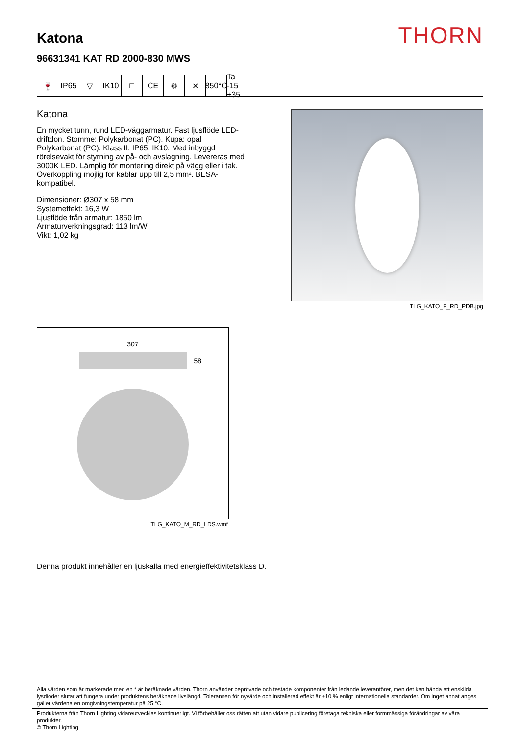THORN
Katona
96631341 KAT RD 2000-830 MWS
🍷 IP65 ▽ IK10 □ CE ⚙ ✕ 850°C
Ta -15 +35
Katona
En mycket tunn, rund LED-väggarmatur. Fast ljusflöde LED-driftdon. Stomme: Polykarbonat (PC). Kupa: opal Polykarbonat (PC). Klass II, IP65, IK10. Med inbyggd rörelsevakt för styrning av på- och avslagning. Levereras med 3000K LED. Lämplig för montering direkt på vägg eller i tak. Överkoppling möjlig för kablar upp till 2,5 mm². BESA-kompatibel.
Dimensioner: Ø307 x 58 mm
Systemeffekt: 16,3 W
Ljusflöde från armatur: 1850 lm
Armaturverkningsgrad: 113 lm/W
Vikt: 1,02 kg
TLG_KATO_F_RD_PDB.jpg
307
58
TLG_KATO_M_RD_LDS.wmf
Denna produkt innehåller en ljuskälla med energieffektivitetsklass D.
Alla värden som är markerade med en * är beräknade värden. Thorn använder beprövade och testade komponenter från ledande leverantörer, men det kan hända att enskilda lysdioder slutar att fungera under produktens beräknade livslängd. Toleransen för nyvärde och installerad effekt är ±10 % enligt internationella standarder. Om inget annat anges gäller värdena en omgivningstemperatur på 25 °C.
Produkterna från Thorn Lighting vidareutvecklas kontinuerligt. Vi förbehåller oss rätten att utan vidare publicering företaga tekniska eller formmässiga förändringar av våra produkter.
© Thorn Lighting